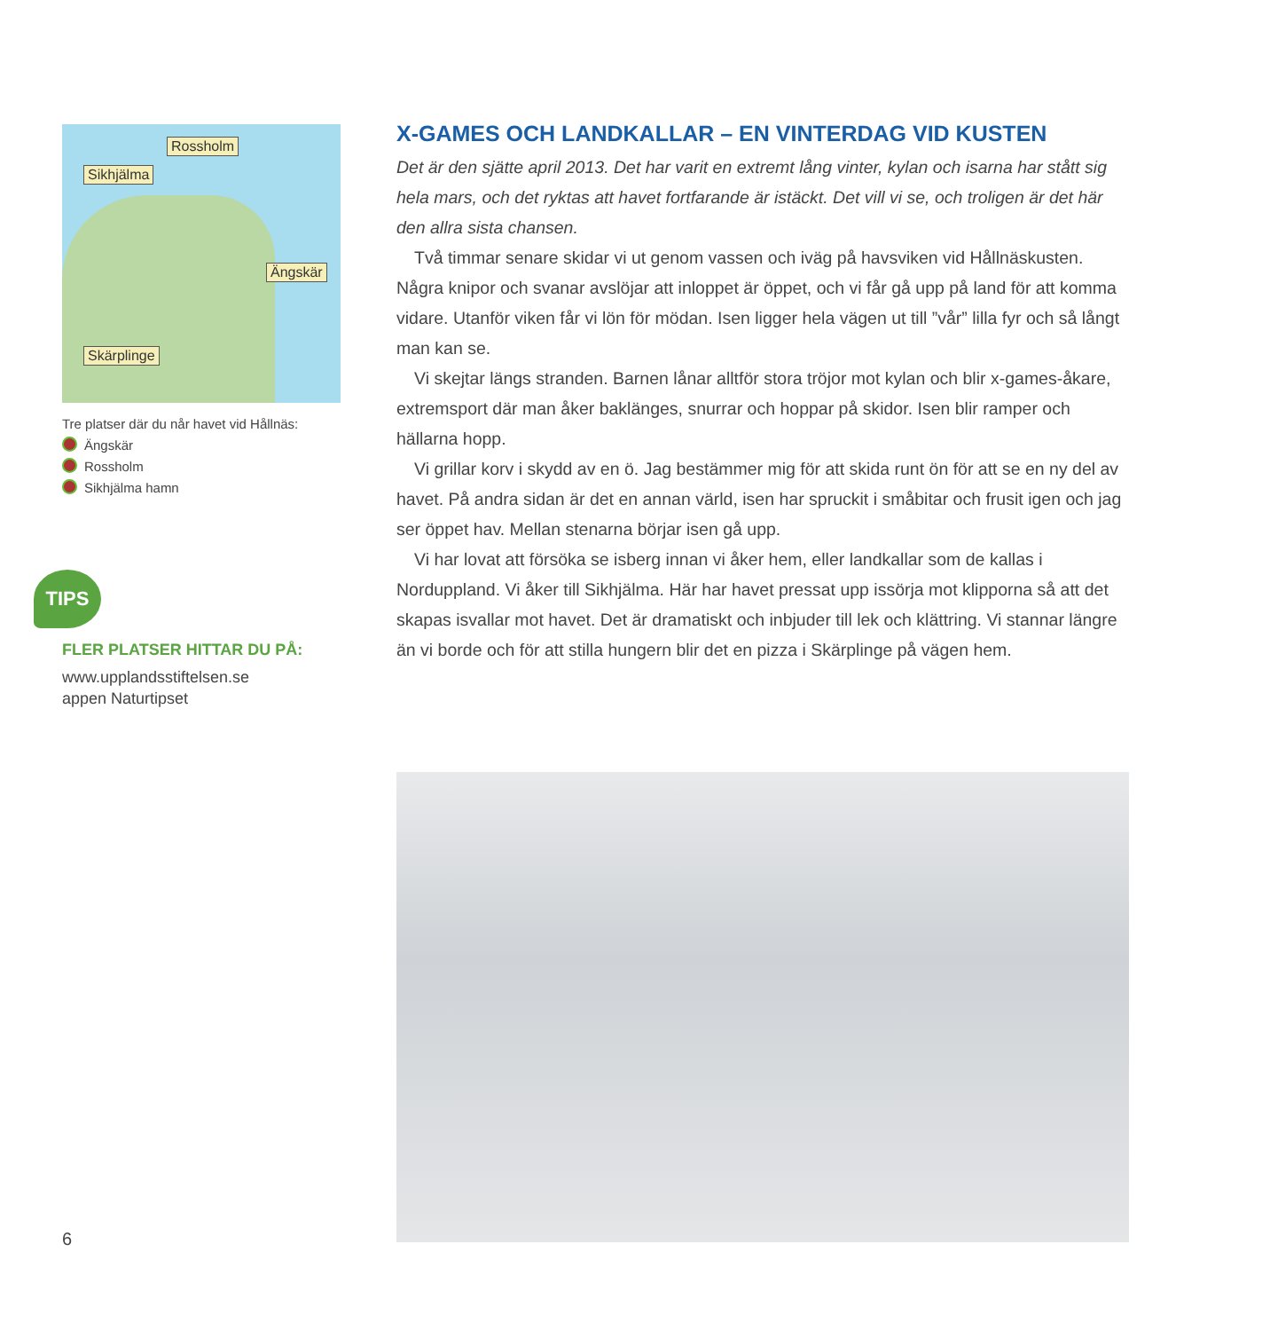Rossholm
Sikhjälma
Ängskär
Skärplinge
Tre platser där du når havet vid Hållnäs:
Ängskär
Rossholm
Sikhjälma hamn
TIPS
FLER PLATSER HITTAR DU PÅ:
www.upplandsstiftelsen.se
appen Naturtipset
X-GAMES OCH LANDKALLAR – EN VINTERDAG VID KUSTEN
Det är den sjätte april 2013. Det har varit en extremt lång vinter, kylan och isarna har stått sig hela mars, och det ryktas att havet fortfarande är istäckt. Det vill vi se, och troligen är det här den allra sista chansen.
Två timmar senare skidar vi ut genom vassen och iväg på havsviken vid Hållnäskus­ten. Några knipor och svanar avslöjar att inloppet är öppet, och vi får gå upp på land för att komma vidare. Utanför viken får vi lön för mödan. Isen ligger hela vägen ut till ”vår” lilla fyr och så långt man kan se.
Vi skejtar längs stranden. Barnen lånar alltför stora tröjor mot kylan och blir x-games-åkare, extremsport där man åker baklänges, snurrar och hoppar på skidor. Isen blir ramper och hällarna hopp.
Vi grillar korv i skydd av en ö. Jag bestämmer mig för att skida runt ön för att se en ny del av havet. På andra sidan är det en annan värld, isen har spruckit i småbitar och frusit igen och jag ser öppet hav. Mellan stenarna börjar isen gå upp.
Vi har lovat att försöka se isberg innan vi åker hem, eller landkallar som de kallas i Norduppland. Vi åker till Sikhjälma. Här har havet pressat upp issörja mot klipporna så att det skapas isvallar mot havet. Det är dramatiskt och inbjuder till lek och klättring. Vi stannar längre än vi borde och för att stilla hungern blir det en pizza i Skärplinge på vägen hem.
6